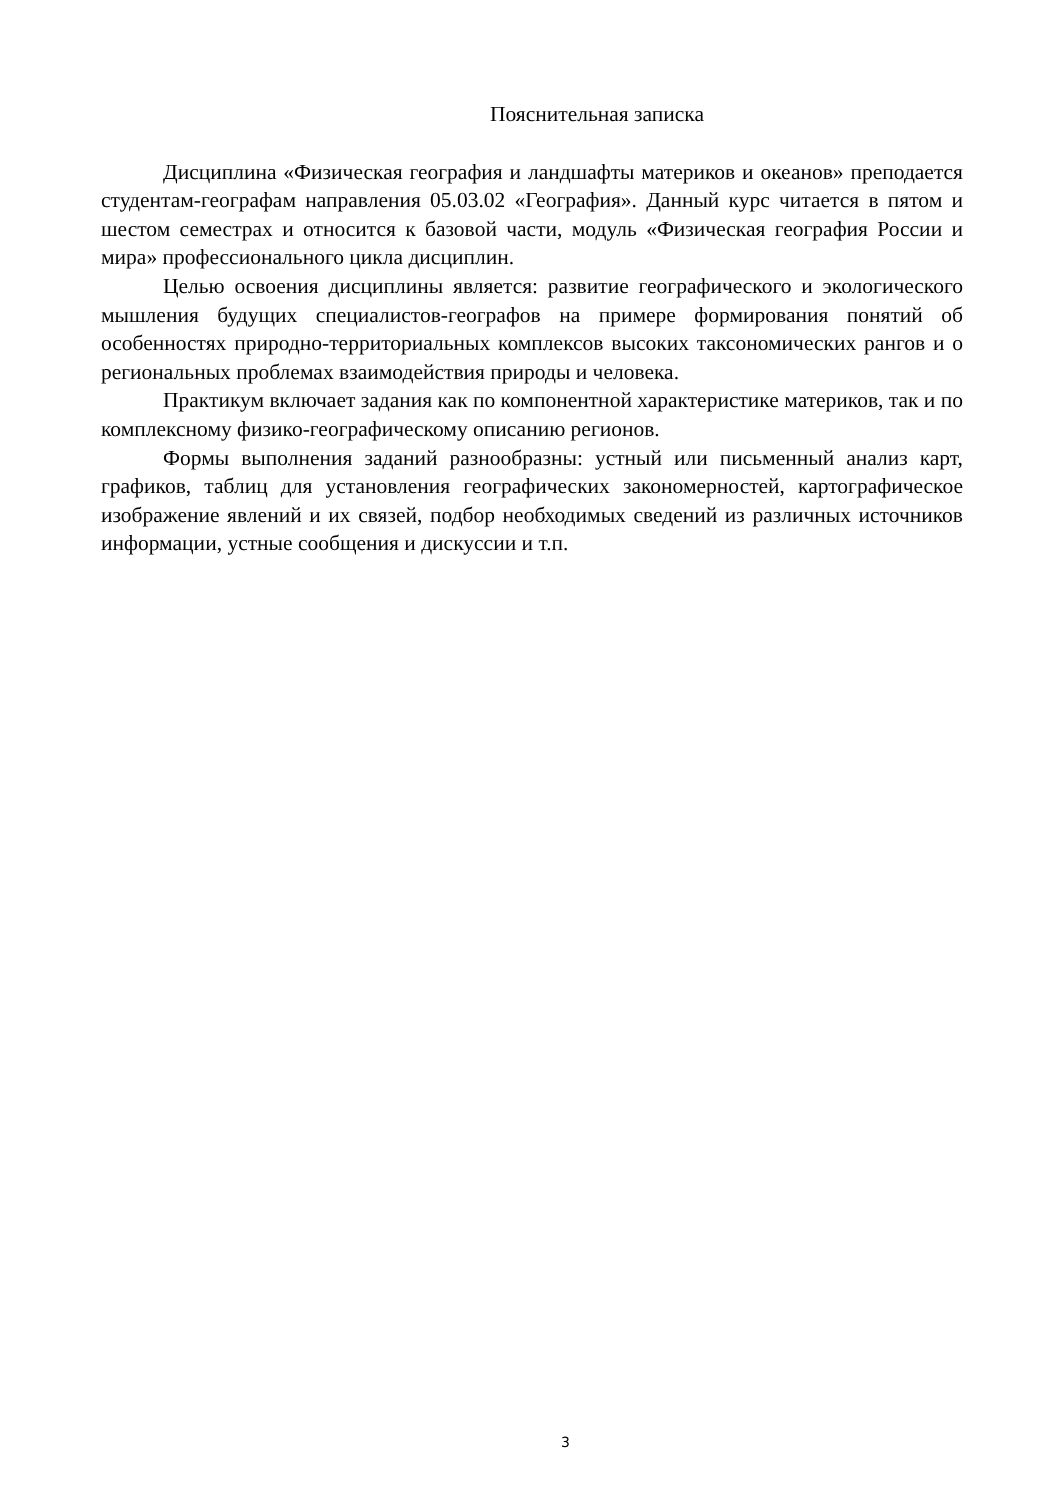Пояснительная записка
Дисциплина «Физическая география и ландшафты материков и океанов» преподается студентам-географам направления 05.03.02 «География». Данный курс читается в пятом и шестом семестрах и относится к базовой части, модуль «Физическая география России и мира» профессионального цикла дисциплин.
Целью освоения дисциплины является: развитие географического и экологического мышления будущих специалистов-географов на примере формирования понятий об особенностях природно-территориальных комплексов высоких таксономических рангов и о региональных проблемах взаимодействия природы и человека.
Практикум включает задания как по компонентной характеристике материков, так и по комплексному физико-географическому описанию регионов.
Формы выполнения заданий разнообразны: устный или письменный анализ карт, графиков, таблиц для установления географических закономерностей, картографическое изображение явлений и их связей, подбор необходимых сведений из различных источников информации, устные сообщения и дискуссии и т.п.
3